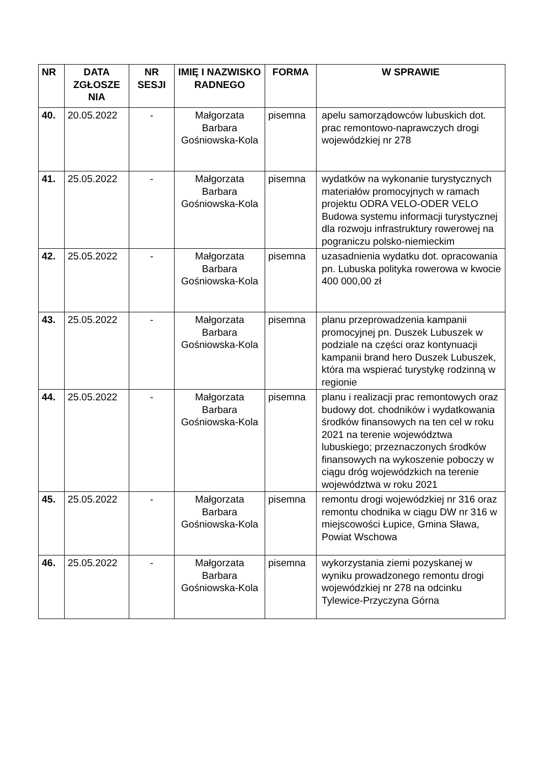| NR | DATA ZGŁOSZE NIA | NR SESJI | IMIĘ I NAZWISKO RADNEGO | FORMA | W SPRAWIE |
| --- | --- | --- | --- | --- | --- |
| 40. | 20.05.2022 | - | Małgorzata Barbara Gośniowska-Kola | pisemna | apelu samorządowców lubuskich dot. prac remontowo-naprawczych drogi wojewódzkiej nr 278 |
| 41. | 25.05.2022 | - | Małgorzata Barbara Gośniowska-Kola | pisemna | wydatków na wykonanie turystycznych materiałów promocyjnych w ramach projektu ODRA VELO-ODER VELO Budowa systemu informacji turystycznej dla rozwoju infrastruktury rowerowej na pograniczu polsko-niemieckim |
| 42. | 25.05.2022 | - | Małgorzata Barbara Gośniowska-Kola | pisemna | uzasadnienia wydatku dot. opracowania pn. Lubuska polityka rowerowa w kwocie 400 000,00 zł |
| 43. | 25.05.2022 | - | Małgorzata Barbara Gośniowska-Kola | pisemna | planu przeprowadzenia kampanii promocyjnej pn. Duszek Lubuszek w podziale na części oraz kontynuacji kampanii brand hero Duszek Lubuszek, która ma wspierać turystykę rodzinną w regionie |
| 44. | 25.05.2022 | - | Małgorzata Barbara Gośniowska-Kola | pisemna | planu i realizacji prac remontowych oraz budowy dot. chodników i wydatkowania środków finansowych na ten cel w roku 2021 na terenie województwa lubuskiego; przeznaczonych środków finansowych na wykoszenie poboczy w ciągu dróg wojewódzkich na terenie województwa w roku 2021 |
| 45. | 25.05.2022 | - | Małgorzata Barbara Gośniowska-Kola | pisemna | remontu drogi wojewódzkiej nr 316 oraz remontu chodnika w ciągu DW nr 316 w miejscowości Łupice, Gmina Sława, Powiat Wschowa |
| 46. | 25.05.2022 | - | Małgorzata Barbara Gośniowska-Kola | pisemna | wykorzystania ziemi pozyskanej w wyniku prowadzonego remontu drogi wojewódzkiej nr 278 na odcinku Tylewice-Przyczyna Górna |